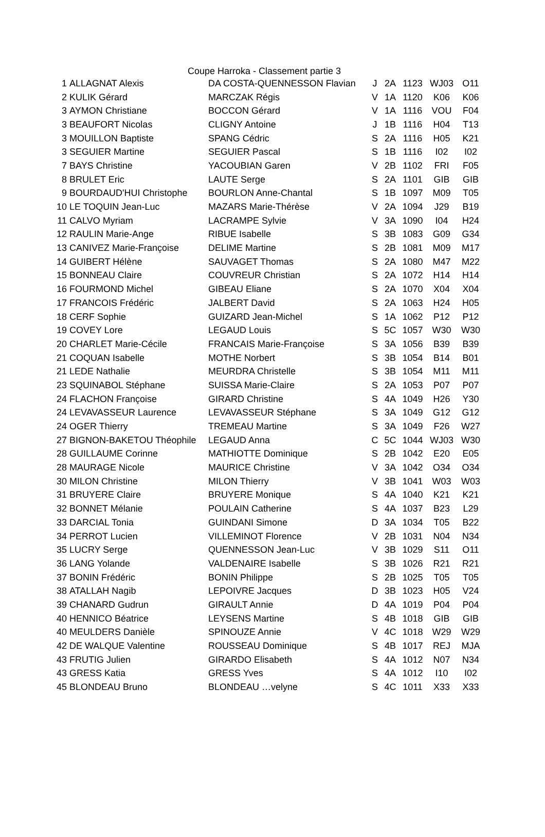Coupe Harroka - Classement partie 3
| 1 | ALLAGNAT Alexis | DA COSTA-QUENNESSON Flavian | J | 2A | 1123 | WJ03 | O11 |
| 2 | KULIK Gérard | MARCZAK Régis | V | 1A | 1120 | K06 | K06 |
| 3 | AYMON Christiane | BOCCON Gérard | V | 1A | 1116 | VOU | F04 |
| 3 | BEAUFORT Nicolas | CLIGNY Antoine | J | 1B | 1116 | H04 | T13 |
| 3 | MOUILLON Baptiste | SPANG Cédric | S | 2A | 1116 | H05 | K21 |
| 3 | SEGUIER Martine | SEGUIER Pascal | S | 1B | 1116 | I02 | I02 |
| 7 | BAYS Christine | YACOUBIAN Garen | V | 2B | 1102 | FRI | F05 |
| 8 | BRULET Eric | LAUTE Serge | S | 2A | 1101 | GIB | GIB |
| 9 | BOURDAUD'HUI Christophe | BOURLON Anne-Chantal | S | 1B | 1097 | M09 | T05 |
| 10 | LE TOQUIN Jean-Luc | MAZARS Marie-Thérèse | V | 2A | 1094 | J29 | B19 |
| 11 | CALVO Myriam | LACRAMPE Sylvie | V | 3A | 1090 | I04 | H24 |
| 12 | RAULIN Marie-Ange | RIBUE Isabelle | S | 3B | 1083 | G09 | G34 |
| 13 | CANIVEZ Marie-Françoise | DELIME Martine | S | 2B | 1081 | M09 | M17 |
| 14 | GUIBERT Hélène | SAUVAGET Thomas | S | 2A | 1080 | M47 | M22 |
| 15 | BONNEAU Claire | COUVREUR Christian | S | 2A | 1072 | H14 | H14 |
| 16 | FOURMOND Michel | GIBEAU Eliane | S | 2A | 1070 | X04 | X04 |
| 17 | FRANCOIS Frédéric | JALBERT David | S | 2A | 1063 | H24 | H05 |
| 18 | CERF Sophie | GUIZARD Jean-Michel | S | 1A | 1062 | P12 | P12 |
| 19 | COVEY Lore | LEGAUD Louis | S | 5C | 1057 | W30 | W30 |
| 20 | CHARLET Marie-Cécile | FRANCAIS Marie-Françoise | S | 3A | 1056 | B39 | B39 |
| 21 | COQUAN Isabelle | MOTHE Norbert | S | 3B | 1054 | B14 | B01 |
| 21 | LEDE Nathalie | MEURDRA Christelle | S | 3B | 1054 | M11 | M11 |
| 23 | SQUINABOL Stéphane | SUISSA Marie-Claire | S | 2A | 1053 | P07 | P07 |
| 24 | FLACHON Françoise | GIRARD Christine | S | 4A | 1049 | H26 | Y30 |
| 24 | LEVAVASSEUR Laurence | LEVAVASSEUR Stéphane | S | 3A | 1049 | G12 | G12 |
| 24 | OGER Thierry | TREMEAU Martine | S | 3A | 1049 | F26 | W27 |
| 27 | BIGNON-BAKETOU Théophile | LEGAUD Anna | C | 5C | 1044 | WJ03 | W30 |
| 28 | GUILLAUME Corinne | MATHIOTTE Dominique | S | 2B | 1042 | E20 | E05 |
| 28 | MAURAGE Nicole | MAURICE Christine | V | 3A | 1042 | O34 | O34 |
| 30 | MILON Christine | MILON Thierry | V | 3B | 1041 | W03 | W03 |
| 31 | BRUYERE Claire | BRUYERE Monique | S | 4A | 1040 | K21 | K21 |
| 32 | BONNET Mélanie | POULAIN Catherine | S | 4A | 1037 | B23 | L29 |
| 33 | DARCIAL Tonia | GUINDANI Simone | D | 3A | 1034 | T05 | B22 |
| 34 | PERROT Lucien | VILLEMINOT Florence | V | 2B | 1031 | N04 | N34 |
| 35 | LUCRY Serge | QUENNESSON Jean-Luc | V | 3B | 1029 | S11 | O11 |
| 36 | LANG Yolande | VALDENAIRE Isabelle | S | 3B | 1026 | R21 | R21 |
| 37 | BONIN Frédéric | BONIN Philippe | S | 2B | 1025 | T05 | T05 |
| 38 | ATALLAH Nagib | LEPOIVRE Jacques | D | 3B | 1023 | H05 | V24 |
| 39 | CHANARD Gudrun | GIRAULT Annie | D | 4A | 1019 | P04 | P04 |
| 40 | HENNICO Béatrice | LEYSENS Martine | S | 4B | 1018 | GIB | GIB |
| 40 | MEULDERS Danièle | SPINOUZE Annie | V | 4C | 1018 | W29 | W29 |
| 42 | DE WALQUE Valentine | ROUSSEAU Dominique | S | 4B | 1017 | REJ | MJA |
| 43 | FRUTIG Julien | GIRARDO Elisabeth | S | 4A | 1012 | N07 | N34 |
| 43 | GRESS Katia | GRESS Yves | S | 4A | 1012 | I10 | I02 |
| 45 | BLONDEAU Bruno | BLONDEAU …velyne | S | 4C | 1011 | X33 | X33 |